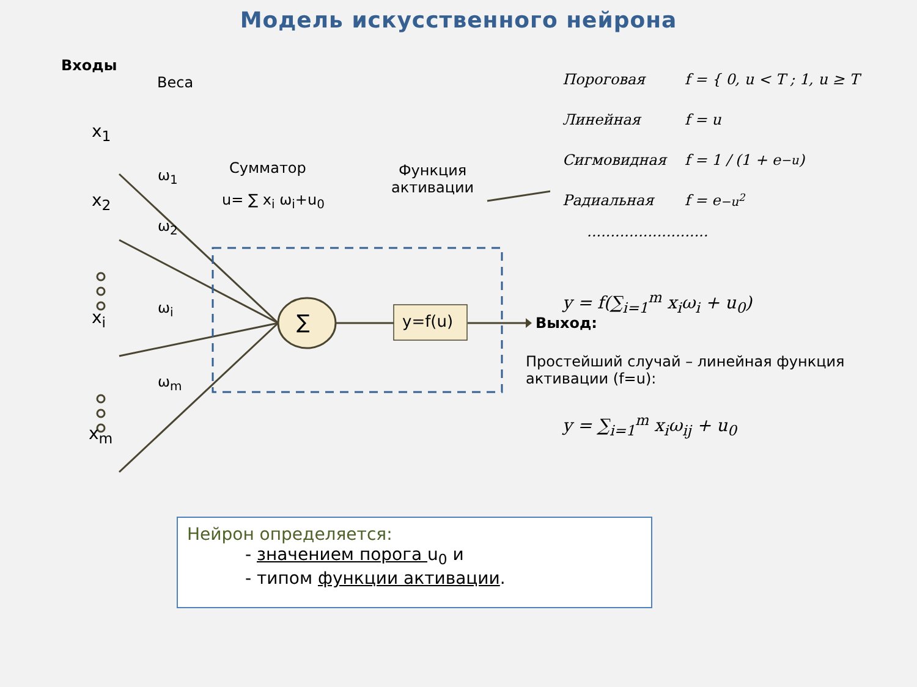Модель искусственного нейрона
Входы
Веса
x<sub>1</sub>
x<sub>2</sub>
x<sub>i</sub>
x<sub>m</sub>
ω<sub>1</sub>
ω<sub>2</sub>
ω<sub>i</sub>
ω<sub>m</sub>
Сумматор
u= ∑ x<sub>i</sub> ω<sub>i</sub>+u<sub>0</sub>
Функция
активации
∑ y=f(u) Выход:
Пороговая f = { 0, u < T ; 1, u ≥ T
Линейная f = u
Сигмовидная f = 1 / (1 + e<sup>−u</sup>)
Радиальная f = e<sup>−u<sup>2</sup></sup>
..........................
y = f(∑<sub>i=1</sub><sup>m</sup> x<sub>i</sub>ω<sub>i</sub> + u<sub>0</sub>)
Простейший случай – линейная функция активации (f=u):
y = ∑<sub>i=1</sub><sup>m</sup> x<sub>i</sub>ω<sub>ij</sub> + u<sub>0</sub>
Нейрон определяется:
- значением порога u<sub>0</sub> и
- типом функции активации.